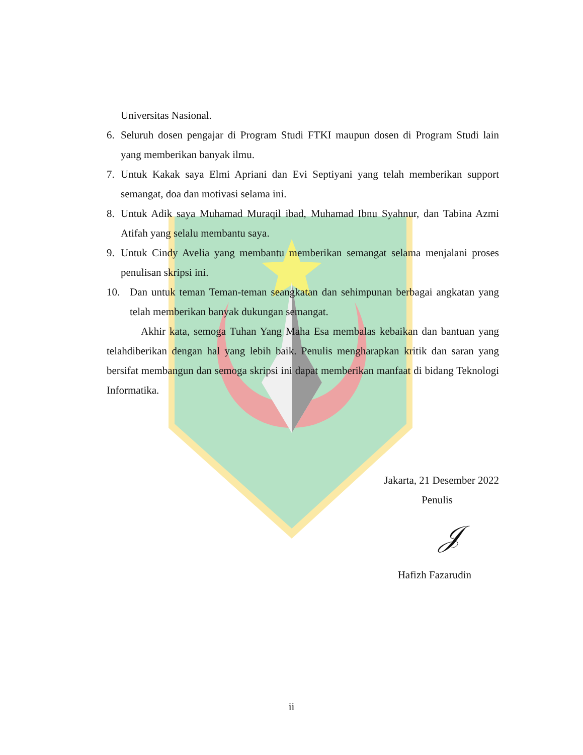Universitas Nasional.
6. Seluruh dosen pengajar di Program Studi FTKI maupun dosen di Program Studi lain yang memberikan banyak ilmu.
7. Untuk Kakak saya Elmi Apriani dan Evi Septiyani yang telah memberikan support semangat, doa dan motivasi selama ini.
8. Untuk Adik saya Muhamad Muraqil ibad, Muhamad Ibnu Syahnur, dan Tabina Azmi Atifah yang selalu membantu saya.
9. Untuk Cindy Avelia yang membantu memberikan semangat selama menjalani proses penulisan skripsi ini.
10. Dan untuk teman Teman-teman seangkatan dan sehimpunan berbagai angkatan yang telah memberikan banyak dukungan semangat.
Akhir kata, semoga Tuhan Yang Maha Esa membalas kebaikan dan bantuan yang telahdiberikan dengan hal yang lebih baik. Penulis mengharapkan kritik dan saran yang bersifat membangun dan semoga skripsi ini dapat memberikan manfaat di bidang Teknologi Informatika.
Jakarta, 21 Desember 2022
Penulis
𝒥
Hafizh Fazarudin
ii